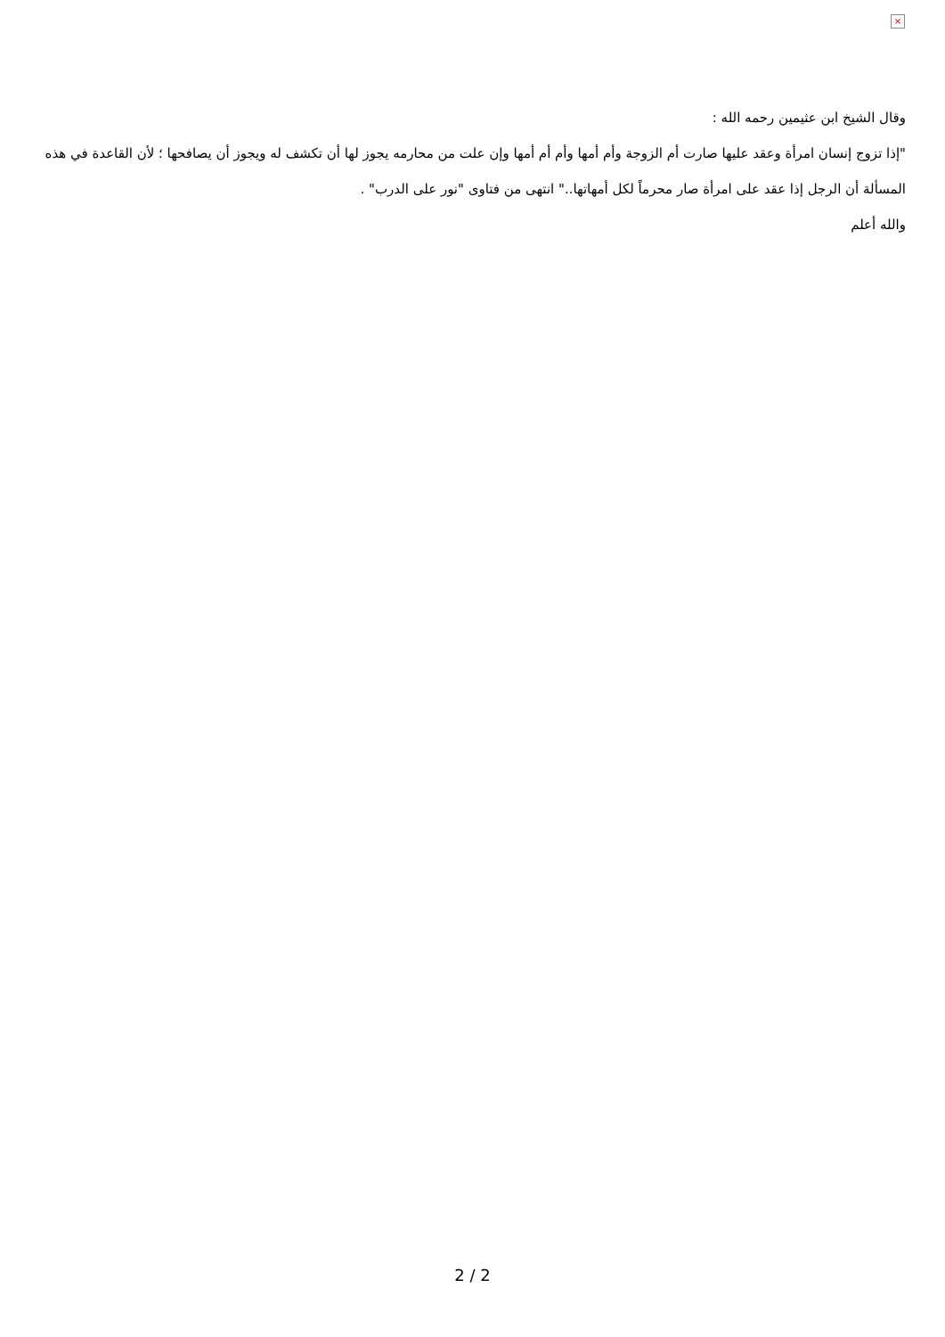×
وقال الشيخ ابن عثيمين رحمه الله :
"إذا تزوج إنسان امرأة وعقد عليها صارت أم الزوجة وأم أمها وأم أم أمها وإن علت من محارمه يجوز لها أن تكشف له ويجوز أن يصافحها ؛ لأن القاعدة في هذه المسألة أن الرجل إذا عقد على امرأة صار محرماً لكل أمهاتها.." انتهى من فتاوى "نور على الدرب" .
والله أعلم
2 / 2